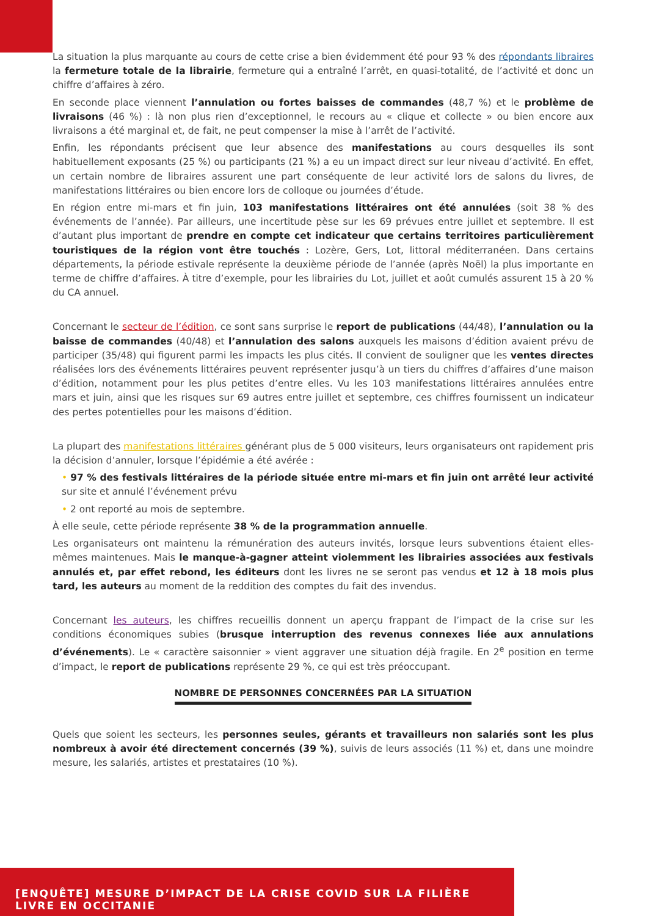La situation la plus marquante au cours de cette crise a bien évidemment été pour 93 % des répondants libraires la fermeture totale de la librairie, fermeture qui a entraîné l’arrêt, en quasi-totalité, de l’activité et donc un chiffre d’affaires à zéro.
En seconde place viennent l’annulation ou fortes baisses de commandes (48,7 %) et le problème de livraisons (46 %) : là non plus rien d’exceptionnel, le recours au « clique et collecte » ou bien encore aux livraisons a été marginal et, de fait, ne peut compenser la mise à l’arrêt de l’activité.
Enfin, les répondants précisent que leur absence des manifestations au cours desquelles ils sont habituellement exposants (25 %) ou participants (21 %) a eu un impact direct sur leur niveau d’activité. En effet, un certain nombre de libraires assurent une part conséquente de leur activité lors de salons du livres, de manifestations littéraires ou bien encore lors de colloque ou journées d’étude.
En région entre mi-mars et fin juin, 103 manifestations littéraires ont été annulées (soit 38 % des événements de l’année). Par ailleurs, une incertitude pèse sur les 69 prévues entre juillet et septembre. Il est d’autant plus important de prendre en compte cet indicateur que certains territoires particulièrement touristiques de la région vont être touchés : Lozère, Gers, Lot, littoral méditerranéen. Dans certains départements, la période estivale représente la deuxième période de l’année (après Noël) la plus importante en terme de chiffre d’affaires. À titre d’exemple, pour les librairies du Lot, juillet et août cumulés assurent 15 à 20 % du CA annuel.
Concernant le secteur de l’édition, ce sont sans surprise le report de publications (44/48), l’annulation ou la baisse de commandes (40/48) et l’annulation des salons auxquels les maisons d’édition avaient prévu de participer (35/48) qui figurent parmi les impacts les plus cités. Il convient de souligner que les ventes directes réalisées lors des événements littéraires peuvent représenter jusqu’à un tiers du chiffres d’affaires d’une maison d’édition, notamment pour les plus petites d’entre elles. Vu les 103 manifestations littéraires annulées entre mars et juin, ainsi que les risques sur 69 autres entre juillet et septembre, ces chiffres fournissent un indicateur des pertes potentielles pour les maisons d’édition.
La plupart des manifestations littéraires générant plus de 5 000 visiteurs, leurs organisateurs ont rapidement pris la décision d’annuler, lorsque l’épidémie a été avérée :
• 97 % des festivals littéraires de la période située entre mi-mars et fin juin ont arrêté leur activité sur site et annulé l’événement prévu
• 2 ont reporté au mois de septembre.
À elle seule, cette période représente 38 % de la programmation annuelle.
Les organisateurs ont maintenu la rémunération des auteurs invités, lorsque leurs subventions étaient elles-mêmes maintenues. Mais le manque-à-gagner atteint violemment les librairies associées aux festivals annulés et, par effet rebond, les éditeurs dont les livres ne se seront pas vendus et 12 à 18 mois plus tard, les auteurs au moment de la reddition des comptes du fait des invendus.
Concernant les auteurs, les chiffres recueillis donnent un aperçu frappant de l’impact de la crise sur les conditions économiques subies (brusque interruption des revenus connexes liée aux annulations d’événements). Le « caractère saisonnier » vient aggraver une situation déjà fragile. En 2<sup>e</sup> position en terme d’impact, le report de publications représente 29 %, ce qui est très préoccupant.
NOMBRE DE PERSONNES CONCERNÉES PAR LA SITUATION
Quels que soient les secteurs, les personnes seules, gérants et travailleurs non salariés sont les plus nombreux à avoir été directement concernés (39 %), suivis de leurs associés (11 %) et, dans une moindre mesure, les salariés, artistes et prestataires (10 %).
[ENQUÊTE] MESURE D’IMPACT DE LA CRISE COVID SUR LA FILIÈRE LIVRE EN OCCITANIE